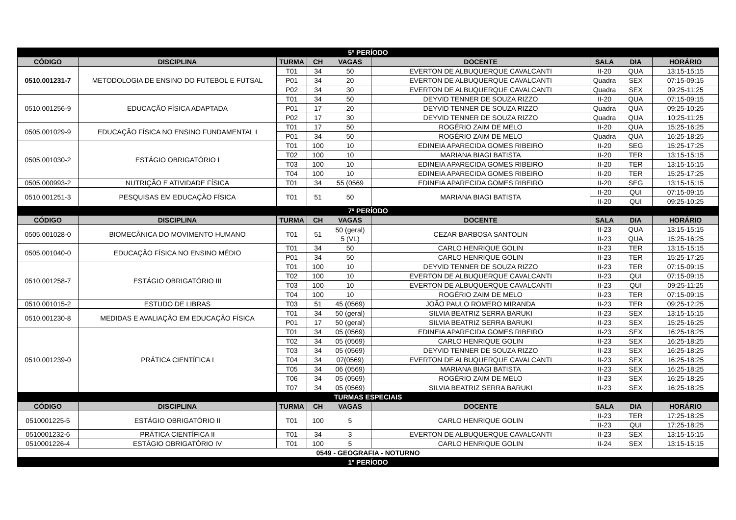| 5º PERÍODO | | | | | | | | |
| CÓDIGO | DISCIPLINA | TURMA | CH | VAGAS | DOCENTE | SALA | DIA | HORÁRIO |
| 0510.001231-7 | METODOLOGIA DE ENSINO DO FUTEBOL E FUTSAL | T01 | 34 | 50 | EVERTON DE ALBUQUERQUE CAVALCANTI | II-20 | QUA | 13:15-15:15 |
| | | P01 | 34 | 20 | EVERTON DE ALBUQUERQUE CAVALCANTI | Quadra | SEX | 07:15-09:15 |
| | | P02 | 34 | 30 | EVERTON DE ALBUQUERQUE CAVALCANTI | Quadra | SEX | 09:25-11:25 |
| 0510.001256-9 | EDUCAÇÃO FÍSICA ADAPTADA | T01 | 34 | 50 | DEYVID TENNER DE SOUZA RIZZO | II-20 | QUA | 07:15-09:15 |
| | | P01 | 17 | 20 | DEYVID TENNER DE SOUZA RIZZO | Quadra | QUA | 09:25-10:25 |
| | | P02 | 17 | 30 | DEYVID TENNER DE SOUZA RIZZO | Quadra | QUA | 10:25-11:25 |
| 0505.001029-9 | EDUCAÇÃO FÍSICA NO ENSINO FUNDAMENTAL I | T01 | 17 | 50 | ROGÉRIO ZAIM DE MELO | II-20 | QUA | 15:25-16:25 |
| | | P01 | 34 | 50 | ROGÉRIO ZAIM DE MELO | Quadra | QUA | 16:25-18:25 |
| 0505.001030-2 | ESTÁGIO OBRIGATÓRIO I | T01 | 100 | 10 | EDINEIA APARECIDA GOMES RIBEIRO | II-20 | SEG | 15:25-17:25 |
| | | T02 | 100 | 10 | MARIANA BIAGI BATISTA | II-20 | TER | 13:15-15:15 |
| | | T03 | 100 | 10 | EDINEIA APARECIDA GOMES RIBEIRO | II-20 | TER | 13:15-15:15 |
| | | T04 | 100 | 10 | EDINEIA APARECIDA GOMES RIBEIRO | II-20 | TER | 15:25-17:25 |
| 0505.000993-2 | NUTRIÇÃO E ATIVIDADE FÍSICA | T01 | 34 | 55 (0569 | EDINEIA APARECIDA GOMES RIBEIRO | II-20 | SEG | 13:15-15:15 |
| 0510.001251-3 | PESQUISAS EM EDUCAÇÃO FÍSICA | T01 | 51 | 50 | MARIANA BIAGI BATISTA | II-20 | QUI | 07:15-09:15 |
| | | | | | | II-20 | QUI | 09:25-10:25 |
| 7º PERÍODO | | | | | | | | |
| CÓDIGO | DISCIPLINA | TURMA | CH | VAGAS | DOCENTE | SALA | DIA | HORÁRIO |
| 0505.001028-0 | BIOMECÂNICA DO MOVIMENTO HUMANO | T01 | 51 | 50 (geral) 5 (VL) | CEZAR BARBOSA SANTOLIN | II-23 | QUA | 13:15-15:15 |
| | | | | | | II-23 | QUA | 15:25-16:25 |
| 0505.001040-0 | EDUCAÇÃO FÍSICA NO ENSINO MÉDIO | T01 | 34 | 50 | CARLO HENRIQUE GOLIN | II-23 | TER | 13:15-15:15 |
| | | P01 | 34 | 50 | CARLO HENRIQUE GOLIN | II-23 | TER | 15:25-17:25 |
| 0510.001258-7 | ESTÁGIO OBRIGATÓRIO III | T01 | 100 | 10 | DEYVID TENNER DE SOUZA RIZZO | II-23 | TER | 07:15-09:15 |
| | | T02 | 100 | 10 | EVERTON DE ALBUQUERQUE CAVALCANTI | II-23 | QUI | 07:15-09:15 |
| | | T03 | 100 | 10 | EVERTON DE ALBUQUERQUE CAVALCANTI | II-23 | QUI | 09:25-11:25 |
| | | T04 | 100 | 10 | ROGÉRIO ZAIM DE MELO | II-23 | TER | 07:15-09:15 |
| 0510.001015-2 | ESTUDO DE LIBRAS | T03 | 51 | 45 (0569) | JOÃO PAULO ROMERO MIRANDA | II-23 | TER | 09:25-12:25 |
| 0510.001230-8 | MEDIDAS E AVALIAÇÃO EM EDUCAÇÃO FÍSICA | T01 | 34 | 50 (geral) | SILVIA BEATRIZ SERRA BARUKI | II-23 | SEX | 13:15-15:15 |
| | | P01 | 17 | 50 (geral) | SILVIA BEATRIZ SERRA BARUKI | II-23 | SEX | 15:25-16:25 |
| 0510.001239-0 | PRÁTICA CIENTÍFICA I | T01 | 34 | 05 (0569) | EDINEIA APARECIDA GOMES RIBEIRO | II-23 | SEX | 16:25-18:25 |
| | | T02 | 34 | 05 (0569) | CARLO HENRIQUE GOLIN | II-23 | SEX | 16:25-18:25 |
| | | T03 | 34 | 05 (0569) | DEYVID TENNER DE SOUZA RIZZO | II-23 | SEX | 16:25-18:25 |
| | | T04 | 34 | 07(0569) | EVERTON DE ALBUQUERQUE CAVALCANTI | II-23 | SEX | 16:25-18:25 |
| | | T05 | 34 | 06 (0569) | MARIANA BIAGI BATISTA | II-23 | SEX | 16:25-18:25 |
| | | T06 | 34 | 05 (0569) | ROGÉRIO ZAIM DE MELO | II-23 | SEX | 16:25-18:25 |
| | | T07 | 34 | 05 (0569) | SILVIA BEATRIZ SERRA BARUKI | II-23 | SEX | 16:25-18:25 |
| TURMAS ESPECIAIS | | | | | | | | |
| CÓDIGO | DISCIPLINA | TURMA | CH | VAGAS | DOCENTE | SALA | DIA | HORÁRIO |
| 0510001225-5 | ESTÁGIO OBRIGATÓRIO II | T01 | 100 | 5 | CARLO HENRIQUE GOLIN | II-23 | TER | 17:25-18:25 |
| | | | | | | II-23 | QUI | 17:25-18:25 |
| 0510001232-6 | PRÁTICA CIENTÍFICA II | T01 | 34 | 3 | EVERTON DE ALBUQUERQUE CAVALCANTI | II-23 | SEX | 13:15-15:15 |
| 0510001226-4 | ESTÁGIO OBRIGATÓRIO IV | T01 | 100 | 5 | CARLO HENRIQUE GOLIN | II-24 | SEX | 13:15-15:15 |
| 0549 - GEOGRAFIA - NOTURNO | | | | | | | | |
| 1º PERÍODO | | | | | | | | |